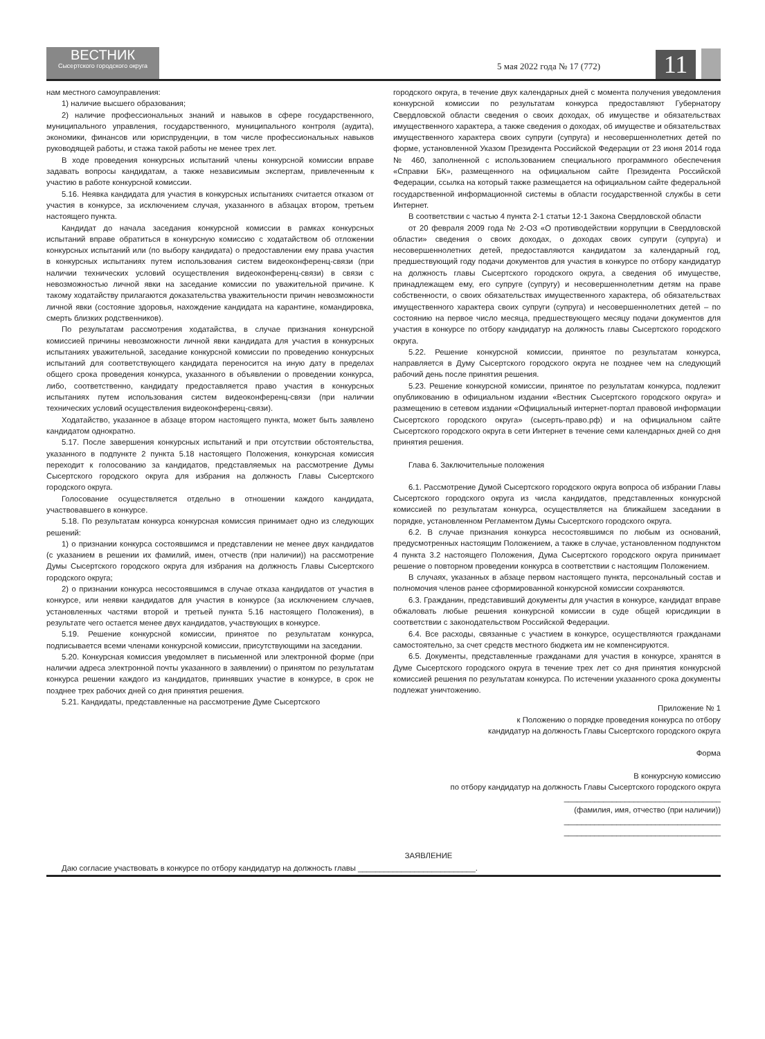ВЕСТНИК
Сысертского городского округа
5 мая 2022 года № 17 (772)
11
нам местного самоуправления:
1) наличие высшего образования;
2) наличие профессиональных знаний и навыков в сфере государственного, муниципального управления, государственного, муниципального контроля (аудита), экономики, финансов или юриспруденции, в том числе профессиональных навыков руководящей работы, и стажа такой работы не менее трех лет.
В ходе проведения конкурсных испытаний члены конкурсной комиссии вправе задавать вопросы кандидатам, а также независимым экспертам, привлеченным к участию в работе конкурсной комиссии.
5.16. Неявка кандидата для участия в конкурсных испытаниях считается отказом от участия в конкурсе, за исключением случая, указанного в абзацах втором, третьем настоящего пункта.
Кандидат до начала заседания конкурсной комиссии в рамках конкурсных испытаний вправе обратиться в конкурсную комиссию с ходатайством об отложении конкурсных испытаний или (по выбору кандидата) о предоставлении ему права участия в конкурсных испытаниях путем использования систем видеоконференц-связи (при наличии технических условий осуществления видеоконференц-связи) в связи с невозможностью личной явки на заседание комиссии по уважительной причине. К такому ходатайству прилагаются доказательства уважительности причин невозможности личной явки (состояние здоровья, нахождение кандидата на карантине, командировка, смерть близких родственников).
По результатам рассмотрения ходатайства, в случае признания конкурсной комиссией причины невозможности личной явки кандидата для участия в конкурсных испытаниях уважительной, заседание конкурсной комиссии по проведению конкурсных испытаний для соответствующего кандидата переносится на иную дату в пределах общего срока проведения конкурса, указанного в объявлении о проведении конкурса, либо, соответственно, кандидату предоставляется право участия в конкурсных испытаниях путем использования систем видеоконференц-связи (при наличии технических условий осуществления видеоконференц-связи).
Ходатайство, указанное в абзаце втором настоящего пункта, может быть заявлено кандидатом однократно.
5.17. После завершения конкурсных испытаний и при отсутствии обстоятельства, указанного в подпункте 2 пункта 5.18 настоящего Положения, конкурсная комиссия переходит к голосованию за кандидатов, представляемых на рассмотрение Думы Сысертского городского округа для избрания на должность Главы Сысертского городского округа.
Голосование осуществляется отдельно в отношении каждого кандидата, участвовавшего в конкурсе.
5.18. По результатам конкурса конкурсная комиссия принимает одно из следующих решений:
1) о признании конкурса состоявшимся и представлении не менее двух кандидатов (с указанием в решении их фамилий, имен, отчеств (при наличии)) на рассмотрение Думы Сысертского городского округа для избрания на должность Главы Сысертского городского округа;
2) о признании конкурса несостоявшимся в случае отказа кандидатов от участия в конкурсе, или неявки кандидатов для участия в конкурсе (за исключением случаев, установленных частями второй и третьей пункта 5.16 настоящего Положения), в результате чего остается менее двух кандидатов, участвующих в конкурсе.
5.19. Решение конкурсной комиссии, принятое по результатам конкурса, подписывается всеми членами конкурсной комиссии, присутствующими на заседании.
5.20. Конкурсная комиссия уведомляет в письменной или электронной форме (при наличии адреса электронной почты указанного в заявлении) о принятом по результатам конкурса решении каждого из кандидатов, принявших участие в конкурсе, в срок не позднее трех рабочих дней со дня принятия решения.
5.21. Кандидаты, представленные на рассмотрение Думе Сысертского
городского округа, в течение двух календарных дней с момента получения уведомления конкурсной комиссии по результатам конкурса предоставляют Губернатору Свердловской области сведения о своих доходах, об имуществе и обязательствах имущественного характера, а также сведения о доходах, об имуществе и обязательствах имущественного характера своих супруги (супруга) и несовершеннолетних детей по форме, установленной Указом Президента Российской Федерации от 23 июня 2014 года № 460, заполненной с использованием специального программного обеспечения «Справки БК», размещенного на официальном сайте Президента Российской Федерации, ссылка на который также размещается на официальном сайте федеральной государственной информационной системы в области государственной службы в сети Интернет.
В соответствии с частью 4 пункта 2-1 статьи 12-1 Закона Свердловской области
от 20 февраля 2009 года № 2-ОЗ «О противодействии коррупции в Свердловской области» сведения о своих доходах, о доходах своих супруги (супруга) и несовершеннолетних детей, предоставляются кандидатом за календарный год, предшествующий году подачи документов для участия в конкурсе по отбору кандидатур на должность главы Сысертского городского округа, а сведения об имуществе, принадлежащем ему, его супруге (супругу) и несовершеннолетним детям на праве собственности, о своих обязательствах имущественного характера, об обязательствах имущественного характера своих супруги (супруга) и несовершеннолетних детей – по состоянию на первое число месяца, предшествующего месяцу подачи документов для участия в конкурсе по отбору кандидатур на должность главы Сысертского городского округа.
5.22. Решение конкурсной комиссии, принятое по результатам конкурса, направляется в Думу Сысертского городского округа не позднее чем на следующий рабочий день после принятия решения.
5.23. Решение конкурсной комиссии, принятое по результатам конкурса, подлежит опубликованию в официальном издании «Вестник Сысертского городского округа» и размещению в сетевом издании «Официальный интернет-портал правовой информации Сысертского городского округа» (сысерть-право.рф) и на официальном сайте Сысертского городского округа в сети Интернет в течение семи календарных дней со дня принятия решения.
Глава 6. Заключительные положения
6.1. Рассмотрение Думой Сысертского городского округа вопроса об избрании Главы Сысертского городского округа из числа кандидатов, представленных конкурсной комиссией по результатам конкурса, осуществляется на ближайшем заседании в порядке, установленном Регламентом Думы Сысертского городского округа.
6.2. В случае признания конкурса несостоявшимся по любым из оснований, предусмотренных настоящим Положением, а также в случае, установленном подпунктом 4 пункта 3.2 настоящего Положения, Дума Сысертского городского округа принимает решение о повторном проведении конкурса в соответствии с настоящим Положением.
В случаях, указанных в абзаце первом настоящего пункта, персональный состав и полномочия членов ранее сформированной конкурсной комиссии сохраняются.
6.3. Гражданин, представивший документы для участия в конкурсе, кандидат вправе обжаловать любые решения конкурсной комиссии в суде общей юрисдикции в соответствии с законодательством Российской Федерации.
6.4. Все расходы, связанные с участием в конкурсе, осуществляются гражданами самостоятельно, за счет средств местного бюджета им не компенсируются.
6.5. Документы, представленные гражданами для участия в конкурсе, хранятся в Думе Сысертского городского округа в течение трех лет со дня принятия конкурсной комиссией решения по результатам конкурса. По истечении указанного срока документы подлежат уничтожению.
Приложение № 1
к Положению о порядке проведения конкурса по отбору
кандидатур на должность Главы Сысертского городского округа
Форма
В конкурсную комиссию
по отбору кандидатур на должность Главы Сысертского городского округа
____________________________________
(фамилия, имя, отчество (при наличии))
____________________________________
____________________________________
ЗАЯВЛЕНИЕ
Даю согласие участвовать в конкурсе по отбору кандидатур на должность главы ___________________________.